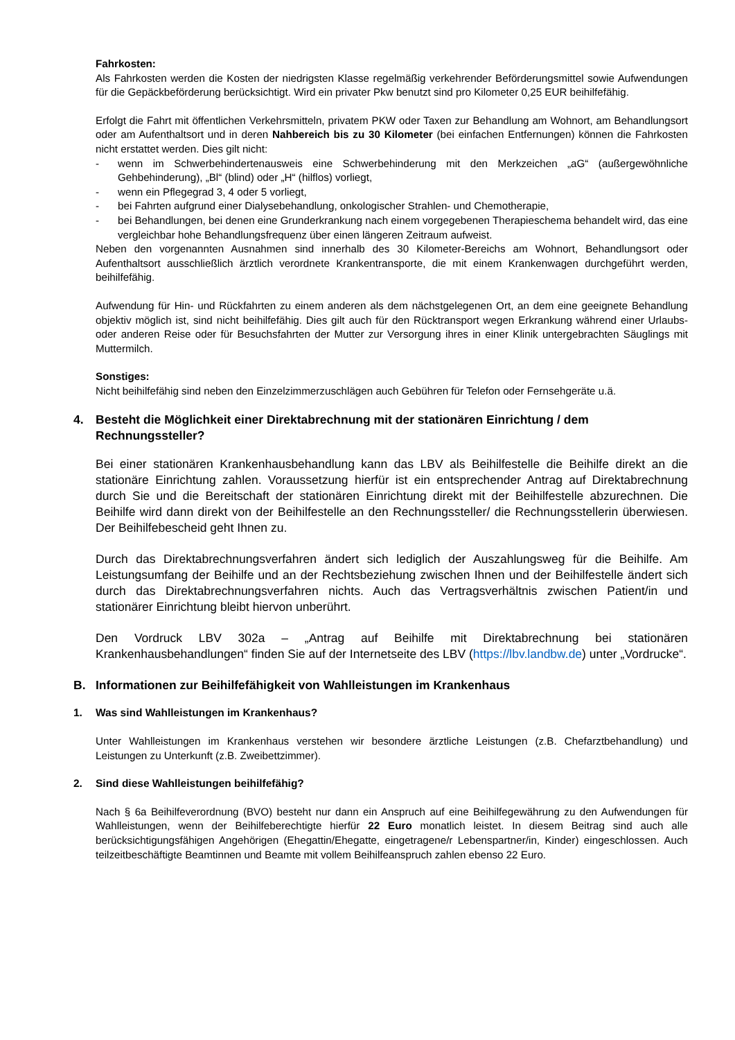Fahrkosten:
Als Fahrkosten werden die Kosten der niedrigsten Klasse regelmäßig verkehrender Beförderungsmittel sowie Aufwendungen für die Gepäckbeförderung berücksichtigt. Wird ein privater Pkw benutzt sind pro Kilometer 0,25 EUR beihilfefähig.
Erfolgt die Fahrt mit öffentlichen Verkehrsmitteln, privatem PKW oder Taxen zur Behandlung am Wohnort, am Behandlungsort oder am Aufenthaltsort und in deren Nahbereich bis zu 30 Kilometer (bei einfachen Entfernungen) können die Fahrkosten nicht erstattet werden. Dies gilt nicht:
- wenn im Schwerbehindertenausweis eine Schwerbehinderung mit den Merkzeichen „aG“ (außergewöhnliche Gehbehinderung), „Bl“ (blind) oder „H“ (hilflos) vorliegt,
- wenn ein Pflegegrad 3, 4 oder 5 vorliegt,
- bei Fahrten aufgrund einer Dialysebehandlung, onkologischer Strahlen- und Chemotherapie,
- bei Behandlungen, bei denen eine Grunderkrankung nach einem vorgegebenen Therapieschema behandelt wird, das eine vergleichbar hohe Behandlungsfrequenz über einen längeren Zeitraum aufweist.
Neben den vorgenannten Ausnahmen sind innerhalb des 30 Kilometer-Bereichs am Wohnort, Behandlungsort oder Aufenthaltsort ausschließlich ärztlich verordnete Krankentransporte, die mit einem Krankenwagen durchgeführt werden, beihilfefähig.
Aufwendung für Hin- und Rückfahrten zu einem anderen als dem nächstgelegenen Ort, an dem eine geeignete Behandlung objektiv möglich ist, sind nicht beihilfefähig. Dies gilt auch für den Rücktransport wegen Erkrankung während einer Urlaubs- oder anderen Reise oder für Besuchsfahrten der Mutter zur Versorgung ihres in einer Klinik untergebrachten Säuglings mit Muttermilch.
Sonstiges:
Nicht beihilfefähig sind neben den Einzelzimmerzuschlägen auch Gebühren für Telefon oder Fernsehgeräte u.ä.
4. Besteht die Möglichkeit einer Direktabrechnung mit der stationären Einrichtung / dem Rechnungssteller?
Bei einer stationären Krankenhausbehandlung kann das LBV als Beihilfestelle die Beihilfe direkt an die stationäre Einrichtung zahlen. Voraussetzung hierfür ist ein entsprechender Antrag auf Direktabrechnung durch Sie und die Bereitschaft der stationären Einrichtung direkt mit der Beihilfestelle abzurechnen. Die Beihilfe wird dann direkt von der Beihilfestelle an den Rechnungssteller/ die Rechnungsstellerin überwiesen. Der Beihilfebescheid geht Ihnen zu.
Durch das Direktabrechnungsverfahren ändert sich lediglich der Auszahlungsweg für die Beihilfe. Am Leistungsumfang der Beihilfe und an der Rechtsbeziehung zwischen Ihnen und der Beihilfestelle ändert sich durch das Direktabrechnungsverfahren nichts. Auch das Vertragsverhältnis zwischen Patient/in und stationärer Einrichtung bleibt hiervon unberührt.
Den Vordruck LBV 302a – „Antrag auf Beihilfe mit Direktabrechnung bei stationären Krankenhausbehandlungen“ finden Sie auf der Internetseite des LBV (https://lbv.landbw.de) unter „Vordrucke“.
B. Informationen zur Beihilfefähigkeit von Wahlleistungen im Krankenhaus
1. Was sind Wahlleistungen im Krankenhaus?
Unter Wahlleistungen im Krankenhaus verstehen wir besondere ärztliche Leistungen (z.B. Chefarztbehandlung) und Leistungen zu Unterkunft (z.B. Zweibettzimmer).
2. Sind diese Wahlleistungen beihilfefähig?
Nach § 6a Beihilfeverordnung (BVO) besteht nur dann ein Anspruch auf eine Beihilfegewährung zu den Aufwendungen für Wahlleistungen, wenn der Beihilfeberechtigte hierfür 22 Euro monatlich leistet. In diesem Beitrag sind auch alle berücksichtigungsfähigen Angehörigen (Ehegattin/Ehegatte, eingetragene/r Lebenspartner/in, Kinder) eingeschlossen. Auch teilzeitbeschäftigte Beamtinnen und Beamte mit vollem Beihilfeanspruch zahlen ebenso 22 Euro.